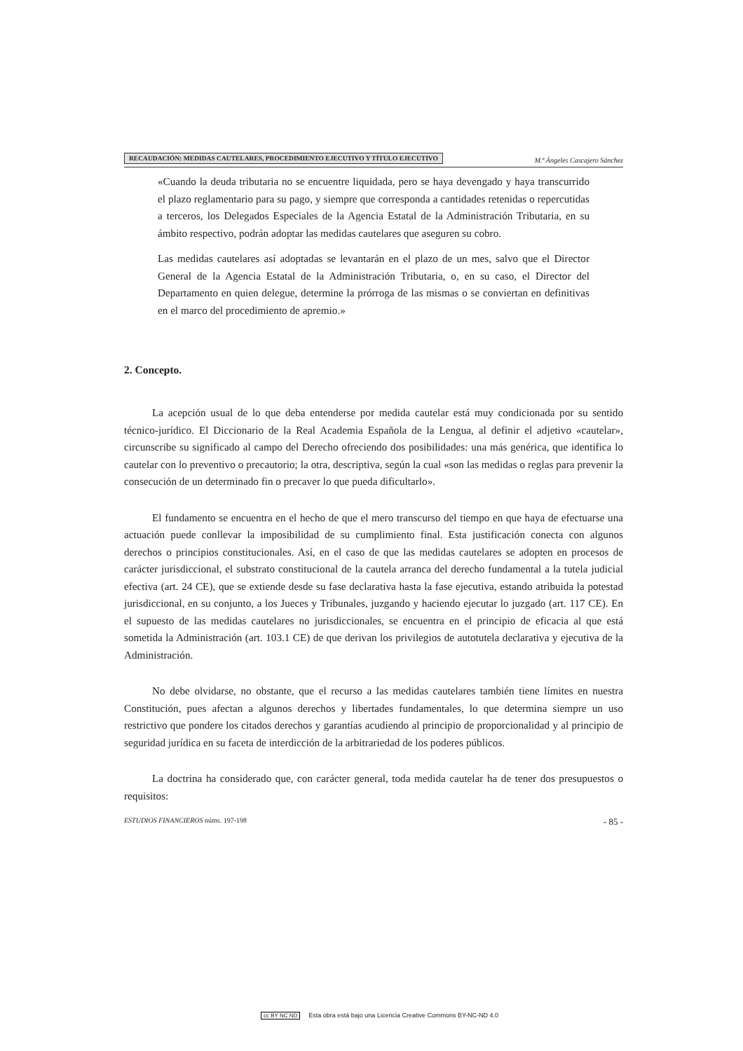RECAUDACIÓN: MEDIDAS CAUTELARES, PROCEDIMIENTO EJECUTIVO Y TÍTULO EJECUTIVO
M.ª Ángeles Cascajero Sánchez
«Cuando la deuda tributaria no se encuentre liquidada, pero se haya devengado y haya transcurrido el plazo reglamentario para su pago, y siempre que corresponda a cantidades retenidas o repercutidas a terceros, los Delegados Especiales de la Agencia Estatal de la Administración Tributaria, en su ámbito respectivo, podrán adoptar las medidas cautelares que aseguren su cobro.
Las medidas cautelares así adoptadas se levantarán en el plazo de un mes, salvo que el Director General de la Agencia Estatal de la Administración Tributaria, o, en su caso, el Director del Departamento en quien delegue, determine la prórroga de las mismas o se conviertan en definitivas en el marco del procedimiento de apremio.»
2. Concepto.
La acepción usual de lo que deba entenderse por medida cautelar está muy condicionada por su sentido técnico-jurídico. El Diccionario de la Real Academia Española de la Lengua, al definir el adjetivo «cautelar», circunscribe su significado al campo del Derecho ofreciendo dos posibilidades: una más genérica, que identifica lo cautelar con lo preventivo o precautorio; la otra, descriptiva, según la cual «son las medidas o reglas para prevenir la consecución de un determinado fin o precaver lo que pueda dificultarlo».
El fundamento se encuentra en el hecho de que el mero transcurso del tiempo en que haya de efectuarse una actuación puede conllevar la imposibilidad de su cumplimiento final. Esta justificación conecta con algunos derechos o principios constitucionales. Así, en el caso de que las medidas cautelares se adopten en procesos de carácter jurisdiccional, el substrato constitucional de la cautela arranca del derecho fundamental a la tutela judicial efectiva (art. 24 CE), que se extiende desde su fase declarativa hasta la fase ejecutiva, estando atribuida la potestad jurisdiccional, en su conjunto, a los Jueces y Tribunales, juzgando y haciendo ejecutar lo juzgado (art. 117 CE). En el supuesto de las medidas cautelares no jurisdiccionales, se encuentra en el principio de eficacia al que está sometida la Administración (art. 103.1 CE) de que derivan los privilegios de autotutela declarativa y ejecutiva de la Administración.
No debe olvidarse, no obstante, que el recurso a las medidas cautelares también tiene límites en nuestra Constitución, pues afectan a algunos derechos y libertades fundamentales, lo que determina siempre un uso restrictivo que pondere los citados derechos y garantías acudiendo al principio de proporcionalidad y al principio de seguridad jurídica en su faceta de interdicción de la arbitrariedad de los poderes públicos.
La doctrina ha considerado que, con carácter general, toda medida cautelar ha de tener dos presupuestos o requisitos:
ESTUDIOS FINANCIEROS núms. 197-198
- 85 -
cc BY NC ND Esta obra está bajo una Licencia Creative Commons BY-NC-ND 4.0